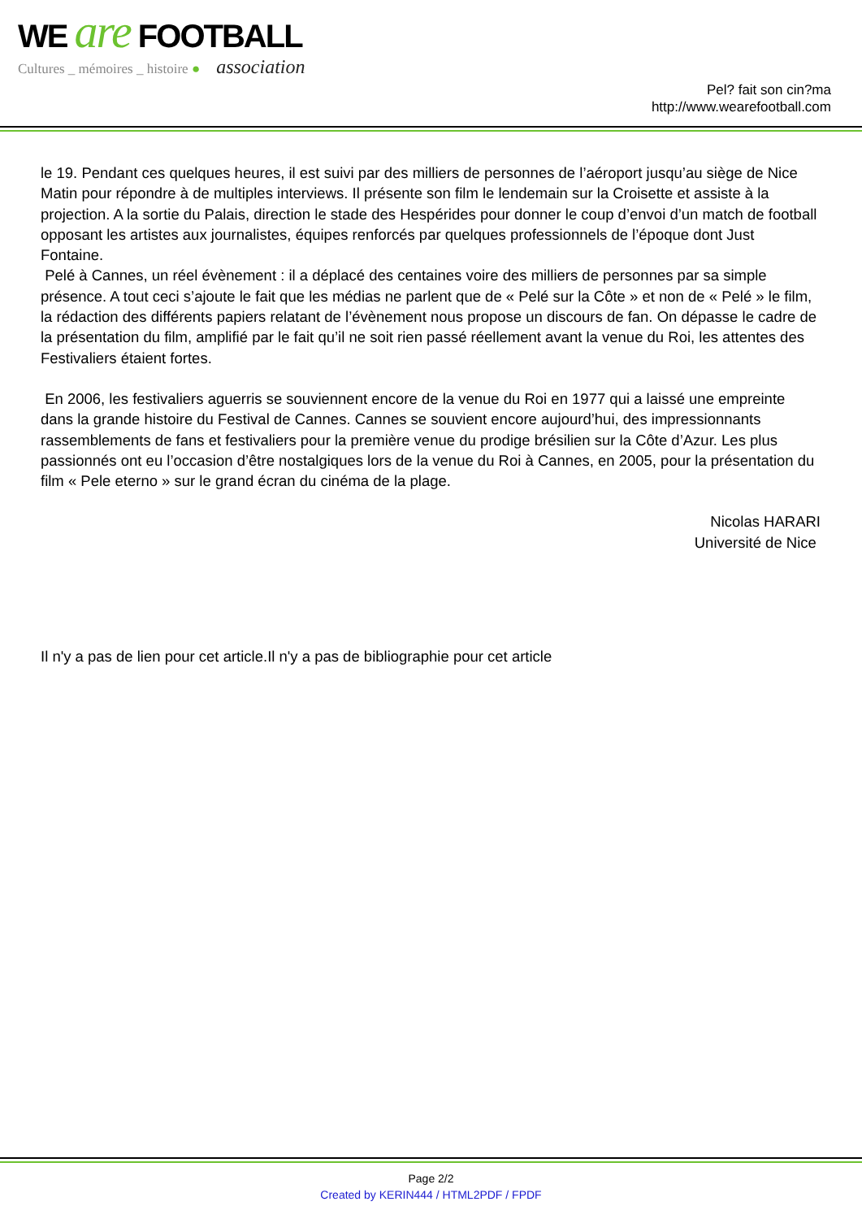WE are FOOTBALL
Cultures _ mémoires _ histoire ● association
Pel? fait son cin?ma
http://www.wearefootball.com
le 19. Pendant ces quelques heures, il est suivi par des milliers de personnes de l’aéroport jusqu’au siège de Nice Matin pour répondre à de multiples interviews. Il présente son film le lendemain sur la Croisette et assiste à la projection. A la sortie du Palais, direction le stade des Hespérides pour donner le coup d’envoi d’un match de football opposant les artistes aux journalistes, équipes renforcés par quelques professionnels de l’époque dont Just Fontaine.
Pelé à Cannes, un réel évènement : il a déplacé des centaines voire des milliers de personnes par sa simple présence. A tout ceci s’ajoute le fait que les médias ne parlent que de « Pelé sur la Côte » et non de « Pelé » le film, la rédaction des différents papiers relatant de l’évènement nous propose un discours de fan. On dépasse le cadre de la présentation du film, amplifié par le fait qu’il ne soit rien passé réellement avant la venue du Roi, les attentes des Festivaliers étaient fortes.
En 2006, les festivaliers aguerris se souviennent encore de la venue du Roi en 1977 qui a laissé une empreinte dans la grande histoire du Festival de Cannes. Cannes se souvient encore aujourd’hui, des impressionnants rassemblements de fans et festivaliers pour la première venue du prodige brésilien sur la Côte d’Azur. Les plus passionnés ont eu l’occasion d’être nostalgiques lors de la venue du Roi à Cannes, en 2005, pour la présentation du film « Pele eterno » sur le grand écran du cinéma de la plage.
Nicolas HARARI
Université de Nice
Il n'y a pas de lien pour cet article.Il n'y a pas de bibliographie pour cet article
Page 2/2
Created by KERIN444 / HTML2PDF / FPDF